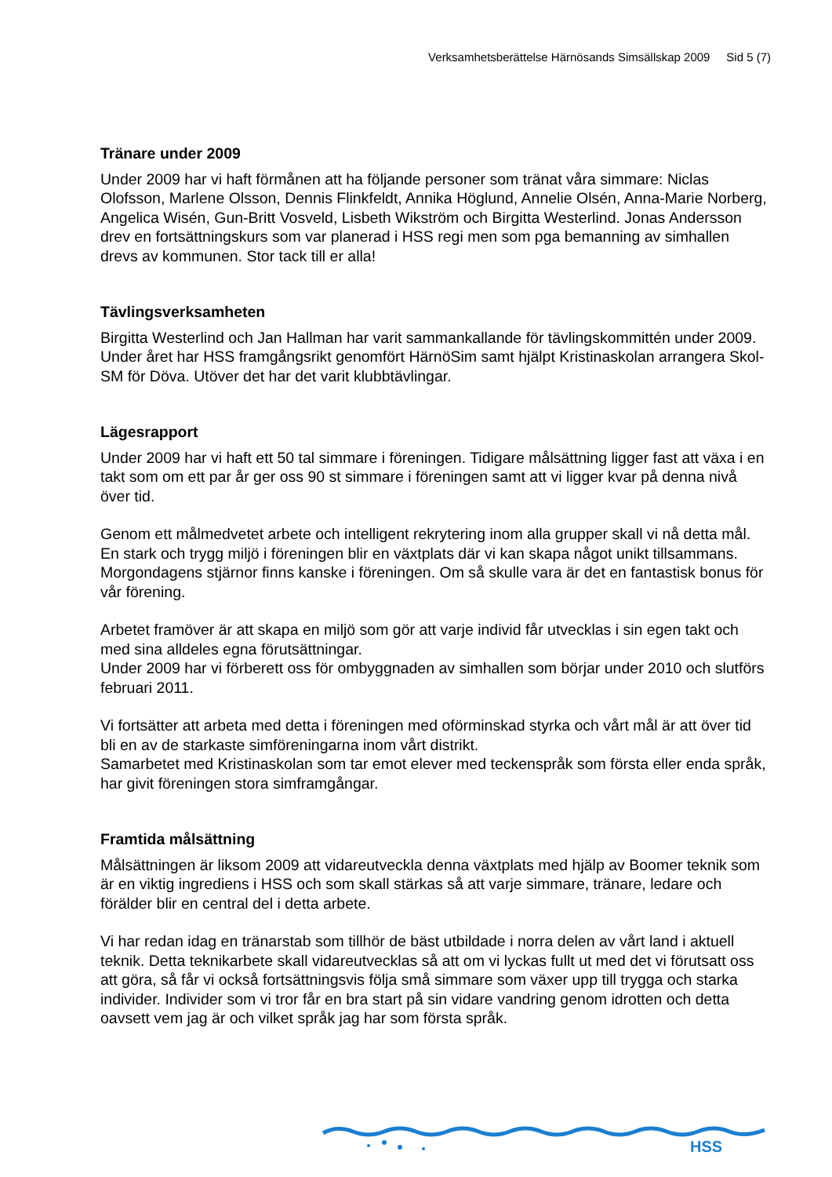Verksamhetsberättelse Härnösands Simsällskap 2009 Sid 5 (7)
Tränare under 2009
Under 2009 har vi haft förmånen att ha följande personer som tränat våra simmare: Niclas Olofsson, Marlene Olsson, Dennis Flinkfeldt, Annika Höglund, Annelie Olsén, Anna-Marie Norberg, Angelica Wisén, Gun-Britt Vosveld, Lisbeth Wikström och Birgitta Westerlind. Jonas Andersson drev en fortsättningskurs som var planerad i HSS regi men som pga bemanning av simhallen drevs av kommunen. Stor tack till er alla!
Tävlingsverksamheten
Birgitta Westerlind och Jan Hallman har varit sammankallande för tävlingskommittén under 2009. Under året har HSS framgångsrikt genomfört HärnöSim samt hjälpt Kristinaskolan arrangera Skol-SM för Döva. Utöver det har det varit klubbtävlingar.
Lägesrapport
Under 2009 har vi haft ett 50 tal simmare i föreningen. Tidigare målsättning ligger fast att växa i en takt som om ett par år ger oss 90 st simmare i föreningen samt att vi ligger kvar på denna nivå över tid.
Genom ett målmedvetet arbete och intelligent rekrytering inom alla grupper skall vi nå detta mål. En stark och trygg miljö i föreningen blir en växtplats där vi kan skapa något unikt tillsammans. Morgondagens stjärnor finns kanske i föreningen. Om så skulle vara är det en fantastisk bonus för vår förening.
Arbetet framöver är att skapa en miljö som gör att varje individ får utvecklas i sin egen takt och med sina alldeles egna förutsättningar.
Under 2009 har vi förberett oss för ombyggnaden av simhallen som börjar under 2010 och slutförs februari 2011.
Vi fortsätter att arbeta med detta i föreningen med oförminskad styrka och vårt mål är att över tid bli en av de starkaste simföreningarna inom vårt distrikt.
Samarbetet med Kristinaskolan som tar emot elever med teckenspråk som första eller enda språk, har givit föreningen stora simframgångar.
Framtida målsättning
Målsättningen är liksom 2009 att vidareutveckla denna växtplats med hjälp av Boomer teknik som är en viktig ingrediens i HSS och som skall stärkas så att varje simmare, tränare, ledare och förälder blir en central del i detta arbete.
Vi har redan idag en tränarstab som tillhör de bäst utbildade i norra delen av vårt land i aktuell teknik. Detta teknikarbete skall vidareutvecklas så att om vi lyckas fullt ut med det vi förutsatt oss att göra, så får vi också fortsättningsvis följa små simmare som växer upp till trygga och starka individer. Individer som vi tror får en bra start på sin vidare vandring genom idrotten och detta oavsett vem jag är och vilket språk jag har som första språk.
HSS